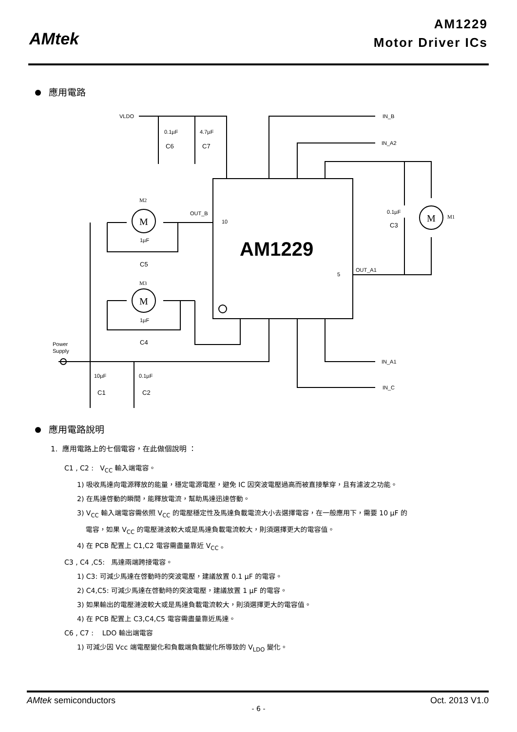AMtek
AM1229
Motor Driver ICs
應用電路
VLDO
IN_B
IN_A2
IN_A1
IN_C
0.1µF
4.7µF
C6
C7
AM1229
M
M
M
M2
M3
M1
OUT_B
10
OUT_A1
5
1µF
C5
1µF
C4
0.1µF
C3
Power
Supply
10µF
0.1µF
C1
C2
應用電路說明
1. 應用電路上的七個電容，在此做個說明 ：
C1 , C2 : V<sub>CC</sub> 輸入端電容。
1) 吸收馬達向電源釋放的能量，穩定電源電壓，避免 IC 因突波電壓過高而被直接擊穿，且有濾波之功能。
2) 在馬達啓動的瞬間，能釋放電流，幫助馬達迅速啓動。
3) V<sub>CC</sub> 輸入端電容需依照 V<sub>CC</sub> 的電壓穩定性及馬達負載電流大小去選擇電容，在一般應用下，需要 10 µF 的
電容，如果 V<sub>CC</sub> 的電壓漣波較大或是馬達負載電流較大，則須選擇更大的電容值。
4) 在 PCB 配置上 C1,C2 電容需盡量靠近 V<sub>CC</sub> 。
C3 , C4 ,C5: 馬達兩端跨接電容。
1) C3: 可減少馬達在啓動時的突波電壓，建議放置 0.1 µF 的電容。
2) C4,C5: 可減少馬達在啓動時的突波電壓，建議放置 1 µF 的電容。
3) 如果輸出的電壓漣波較大或是馬達負載電流較大，則須選擇更大的電容值。
4) 在 PCB 配置上 C3,C4,C5 電容需盡量靠近馬達。
C6 , C7 : LDO 輸出端電容
1) 可減少因 Vcc 端電壓變化和負載端負載變化所導致的 V<sub>LDO</sub> 變化。
AMtek semiconductors Oct. 2013 V1.0
- 6 -